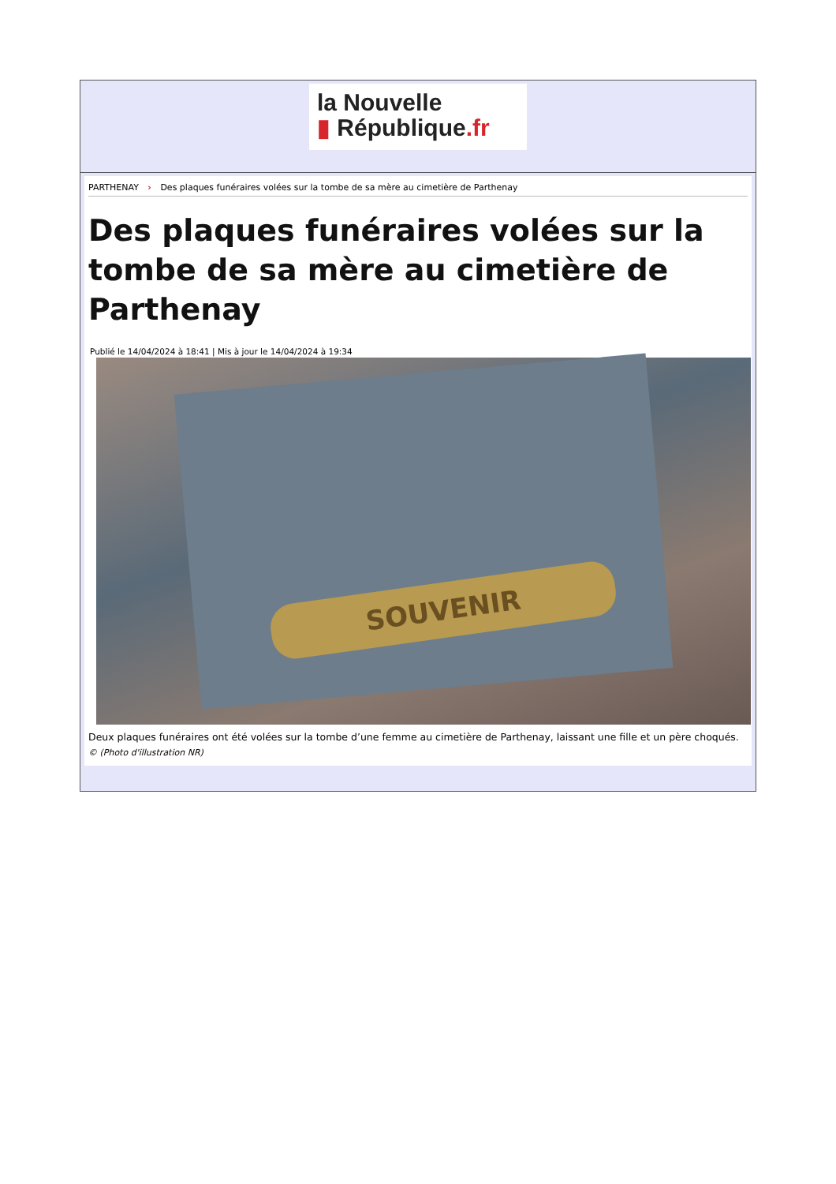la Nouvelle
▮ République.fr
PARTHENAY › Des plaques funéraires volées sur la tombe de sa mère au cimetière de Parthenay
Des plaques funéraires volées sur la tombe de sa mère au cimetière de Parthenay
Publié le 14/04/2024 à 18:41 | Mis à jour le 14/04/2024 à 19:34
SOUVENIR
Deux plaques funéraires ont été volées sur la tombe d’une femme au cimetière de Parthenay, laissant une fille et un père choqués.
© (Photo d'illustration NR)